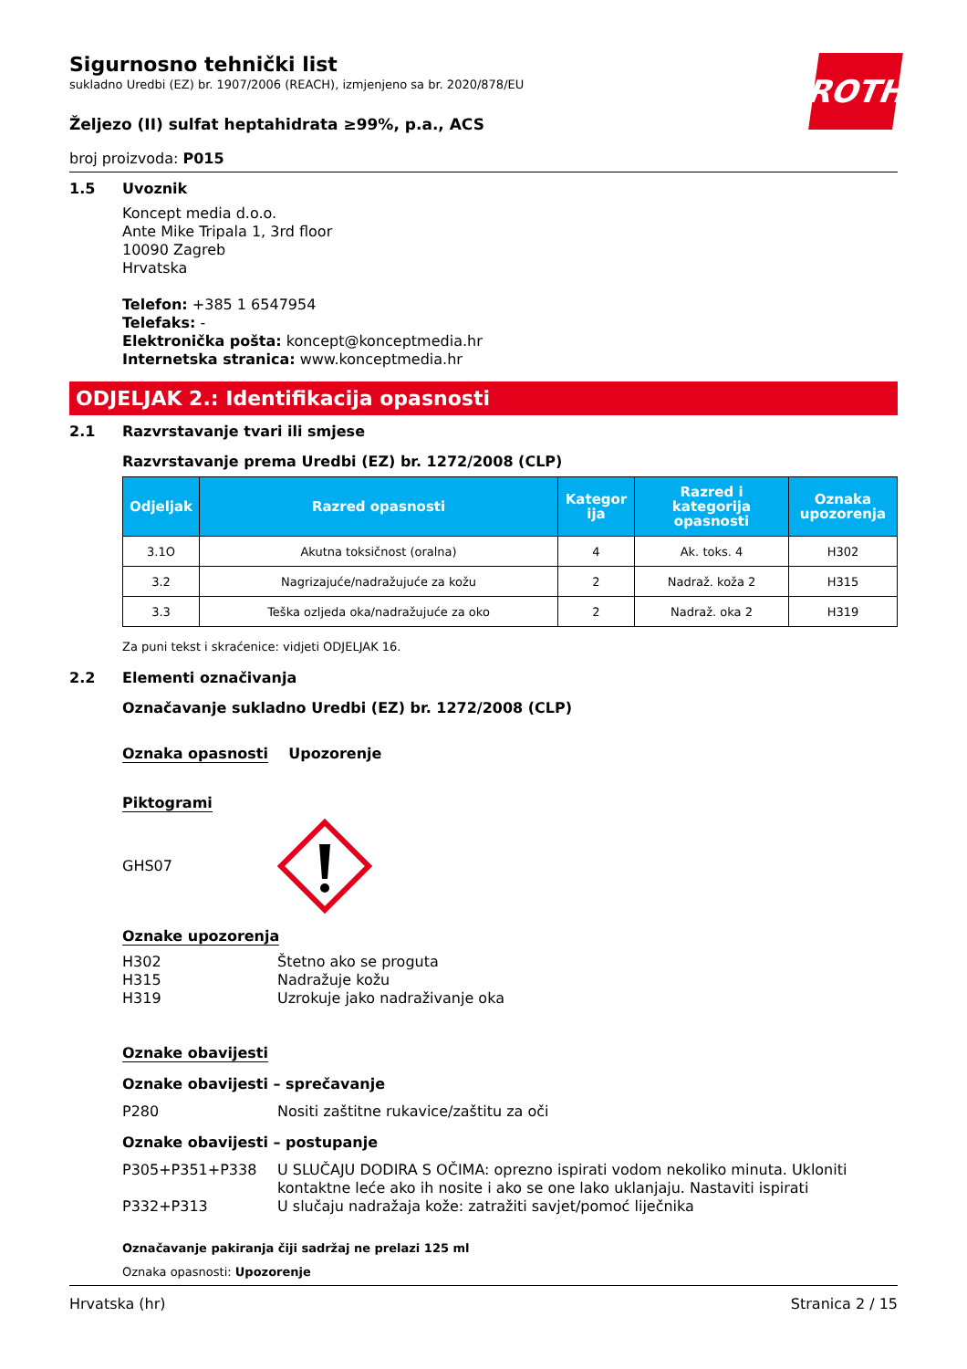ROTH
Sigurnosno tehnički list
sukladno Uredbi (EZ) br. 1907/2006 (REACH), izmjenjeno sa br. 2020/878/EU
Željezo (II) sulfat heptahidrata ≥99%, p.a., ACS
broj proizvoda: P015
1.5 Uvoznik
Koncept media d.o.o.
Ante Mike Tripala 1, 3rd floor
10090 Zagreb
Hrvatska
Telefon: +385 1 6547954
Telefaks: -
Elektronička pošta: koncept@konceptmedia.hr
Internetska stranica: www.konceptmedia.hr
ODJELJAK 2.: Identifikacija opasnosti
2.1 Razvrstavanje tvari ili smjese
Razvrstavanje prema Uredbi (EZ) br. 1272/2008 (CLP)
| Odjeljak | Razred opasnosti | Kategor ija | Razred i kategorija opasnosti | Oznaka upozorenja |
| --- | --- | --- | --- | --- |
| 3.1O | Akutna toksičnost (oralna) | 4 | Ak. toks. 4 | H302 |
| 3.2 | Nagrizajuće/nadražujuće za kožu | 2 | Nadraž. koža 2 | H315 |
| 3.3 | Teška ozljeda oka/nadražujuće za oko | 2 | Nadraž. oka 2 | H319 |
Za puni tekst i skraćenice: vidjeti ODJELJAK 16.
2.2 Elementi označivanja
Označavanje sukladno Uredbi (EZ) br. 1272/2008 (CLP)
Oznaka opasnosti Upozorenje
Piktogrami
GHS07
Oznake upozorenja
H302 Štetno ako se proguta H315 Nadražuje kožu H319 Uzrokuje jako nadraživanje oka
Oznake obavijesti
Oznake obavijesti – sprečavanje
P280 Nositi zaštitne rukavice/zaštitu za oči
Oznake obavijesti – postupanje
P305+P351+P338 U SLUČAJU DODIRA S OČIMA: oprezno ispirati vodom nekoliko minuta. Ukloniti kontaktne leće ako ih nosite i ako se one lako uklanjaju. Nastaviti ispirati P332+P313 U slučaju nadražaja kože: zatražiti savjet/pomoć liječnika
Označavanje pakiranja čiji sadržaj ne prelazi 125 ml
Oznaka opasnosti: Upozorenje
Hrvatska (hr) Stranica 2 / 15